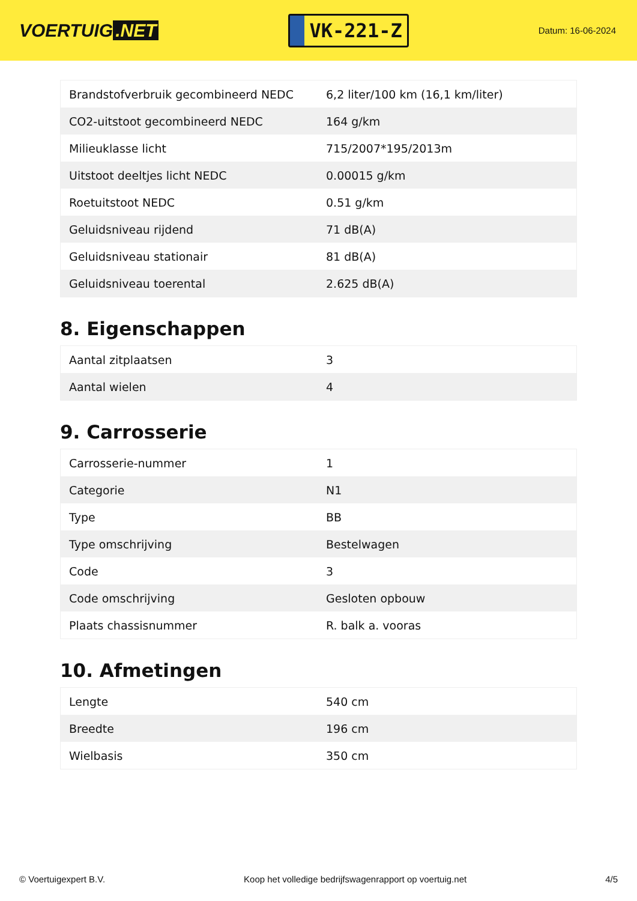VOERTUIG.NET
VK-221-Z
Datum: 16-06-2024
| Brandstofverbruik gecombineerd NEDC | 6,2 liter/100 km (16,1 km/liter) |
| CO2-uitstoot gecombineerd NEDC | 164 g/km |
| Milieuklasse licht | 715/2007*195/2013m |
| Uitstoot deeltjes licht NEDC | 0.00015 g/km |
| Roetuitstoot NEDC | 0.51 g/km |
| Geluidsniveau rijdend | 71 dB(A) |
| Geluidsniveau stationair | 81 dB(A) |
| Geluidsniveau toerental | 2.625 dB(A) |
8. Eigenschappen
| Aantal zitplaatsen | 3 |
| Aantal wielen | 4 |
9. Carrosserie
| Carrosserie-nummer | 1 |
| Categorie | N1 |
| Type | BB |
| Type omschrijving | Bestelwagen |
| Code | 3 |
| Code omschrijving | Gesloten opbouw |
| Plaats chassisnummer | R. balk a. vooras |
10. Afmetingen
| Lengte | 540 cm |
| Breedte | 196 cm |
| Wielbasis | 350 cm |
© Voertuigexpert B.V. Koop het volledige bedrijfswagenrapport op voertuig.net 4/5